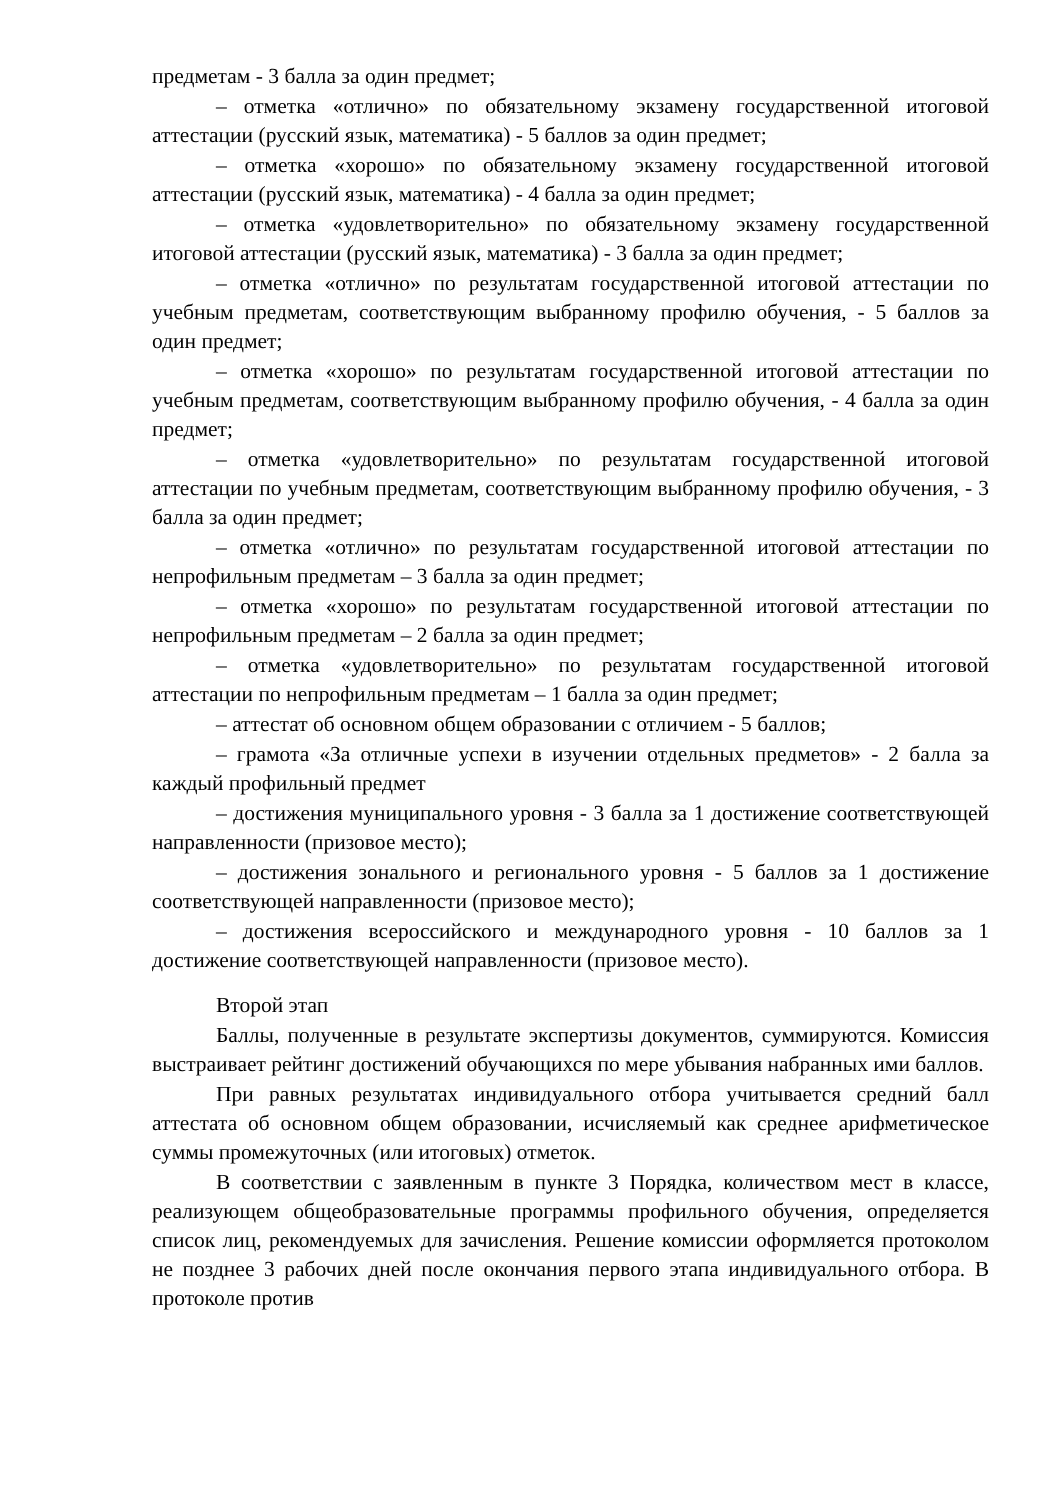предметам - 3 балла за один предмет;
– отметка «отлично» по обязательному экзамену государственной итоговой аттестации (русский язык, математика) - 5 баллов за один предмет;
– отметка «хорошо» по обязательному экзамену государственной итоговой аттестации (русский язык, математика) - 4 балла за один предмет;
– отметка «удовлетворительно» по обязательному экзамену государственной итоговой аттестации (русский язык, математика) - 3 балла за один предмет;
– отметка «отлично» по результатам государственной итоговой аттестации по учебным предметам, соответствующим выбранному профилю обучения, - 5 баллов за один предмет;
– отметка «хорошо» по результатам государственной итоговой аттестации по учебным предметам, соответствующим выбранному профилю обучения, - 4 балла за один предмет;
– отметка «удовлетворительно» по результатам государственной итоговой аттестации по учебным предметам, соответствующим выбранному профилю обучения, - 3 балла за один предмет;
– отметка «отлично» по результатам государственной итоговой аттестации по непрофильным предметам – 3 балла за один предмет;
– отметка «хорошо» по результатам государственной итоговой аттестации по непрофильным предметам – 2 балла за один предмет;
– отметка «удовлетворительно» по результатам государственной итоговой аттестации по непрофильным предметам – 1 балла за один предмет;
– аттестат об основном общем образовании с отличием - 5 баллов;
– грамота «За отличные успехи в изучении отдельных предметов» - 2 балла за каждый профильный предмет
– достижения муниципального уровня - 3 балла за 1 достижение соответствующей направленности (призовое место);
– достижения зонального и регионального уровня - 5 баллов за 1 достижение соответствующей направленности (призовое место);
– достижения всероссийского и международного уровня - 10 баллов за 1 достижение соответствующей направленности (призовое место).
Второй этап
Баллы, полученные в результате экспертизы документов, суммируются. Комиссия выстраивает рейтинг достижений обучающихся по мере убывания набранных ими баллов.
При равных результатах индивидуального отбора учитывается средний балл аттестата об основном общем образовании, исчисляемый как среднее арифметическое суммы промежуточных (или итоговых) отметок.
В соответствии с заявленным в пункте 3 Порядка, количеством мест в классе, реализующем общеобразовательные программы профильного обучения, определяется список лиц, рекомендуемых для зачисления. Решение комиссии оформляется протоколом не позднее 3 рабочих дней после окончания первого этапа индивидуального отбора. В протоколе против